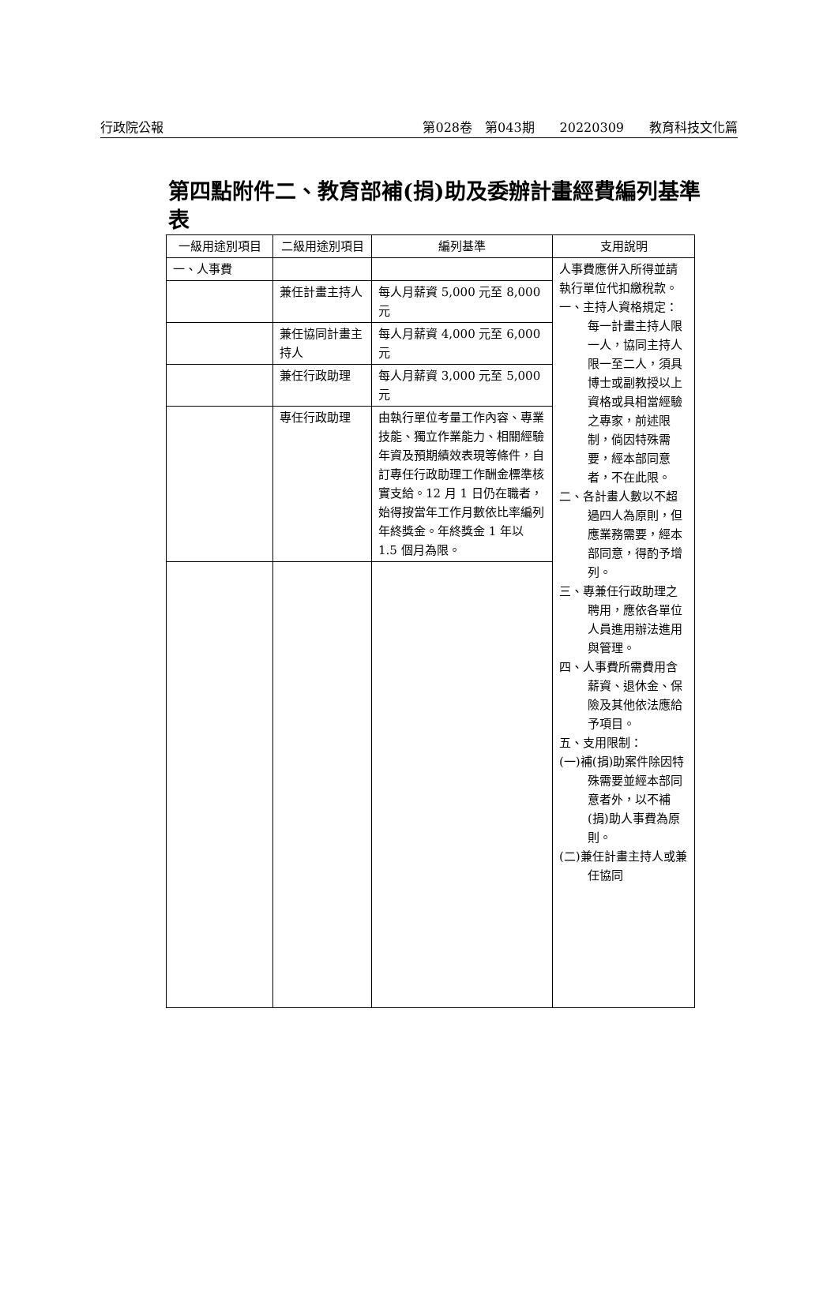行政院公報 第028卷　第043期　　20220309　　教育科技文化篇
第四點附件二、教育部補(捐)助及委辦計畫經費編列基準表
| 一級用途別項目 | 二級用途別項目 | 編列基準 | 支用說明 |
| --- | --- | --- | --- |
| 一、人事費 | | | 人事費應併入所得並請執行單位代扣繳稅款。 一、主持人資格規定：每一計畫主持人限一人，協同主持人限一至二人，須具博士或副教授以上資格或具相當經驗之專家，前述限制，倘因特殊需要，經本部同意者，不在此限。 二、各計畫人數以不超過四人為原則，但應業務需要，經本部同意，得酌予增列。 三、專兼任行政助理之聘用，應依各單位人員進用辦法進用與管理。 四、人事費所需費用含薪資、退休金、保險及其他依法應給予項目。 五、支用限制： (一)補(捐)助案件除因特殊需要並經本部同意者外，以不補(捐)助人事費為原則。 (二)兼任計畫主持人或兼任協同 |
| | 兼任計畫主持人 | 每人月薪資 5,000 元至 8,000 元 | |
| | 兼任協同計畫主持人 | 每人月薪資 4,000 元至 6,000 元 | |
| | 兼任行政助理 | 每人月薪資 3,000 元至 5,000 元 | |
| | 專任行政助理 | 由執行單位考量工作內容、專業技能、獨立作業能力、相關經驗年資及預期績效表現等條件，自訂專任行政助理工作酬金標準核實支給。12 月 1 日仍在職者，始得按當年工作月數依比率編列年終獎金。年終獎金 1 年以 1.5 個月為限。 | |